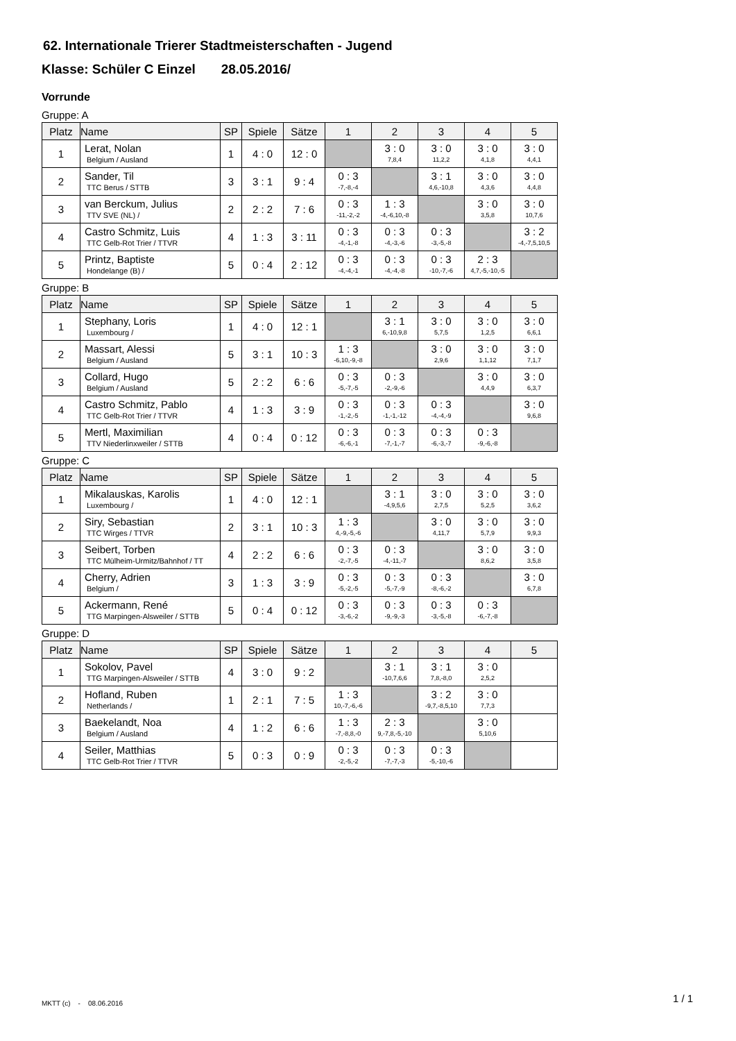62. Internationale Trierer Stadtmeisterschaften - Jugend
Klasse: Schüler C Einzel 28.05.2016/
Vorrunde
Gruppe: A
| Platz | Name | SP | Spiele | Sätze | 1 | 2 | 3 | 4 | 5 |
| --- | --- | --- | --- | --- | --- | --- | --- | --- | --- |
| 1 | Lerat, Nolan Belgium / Ausland | 1 | 4 : 0 | 12 : 0 | | 3 : 0 7,8,4 | 3 : 0 11,2,2 | 3 : 0 4,1,8 | 3 : 0 4,4,1 |
| 2 | Sander, Til TTC Berus / STTB | 3 | 3 : 1 | 9 : 4 | 0 : 3 -7,-8,-4 | | 3 : 1 4,6,-10,8 | 3 : 0 4,3,6 | 3 : 0 4,4,8 |
| 3 | van Berckum, Julius TTV SVE (NL) / | 2 | 2 : 2 | 7 : 6 | 0 : 3 -11,-2,-2 | 1 : 3 -4,-6,10,-8 | | 3 : 0 3,5,8 | 3 : 0 10,7,6 |
| 4 | Castro Schmitz, Luis TTC Gelb-Rot Trier / TTVR | 4 | 1 : 3 | 3 : 11 | 0 : 3 -4,-1,-8 | 0 : 3 -4,-3,-6 | 0 : 3 -3,-5,-8 | | 3 : 2 -4,-7,5,10,5 |
| 5 | Printz, Baptiste Hondelange (B) / | 5 | 0 : 4 | 2 : 12 | 0 : 3 -4,-4,-1 | 0 : 3 -4,-4,-8 | 0 : 3 -10,-7,-6 | 2 : 3 4,7,-5,-10,-5 | |
Gruppe: B
| Platz | Name | SP | Spiele | Sätze | 1 | 2 | 3 | 4 | 5 |
| --- | --- | --- | --- | --- | --- | --- | --- | --- | --- |
| 1 | Stephany, Loris Luxembourg / | 1 | 4 : 0 | 12 : 1 | | 3 : 1 6,-10,9,8 | 3 : 0 5,7,5 | 3 : 0 1,2,5 | 3 : 0 6,6,1 |
| 2 | Massart, Alessi Belgium / Ausland | 5 | 3 : 1 | 10 : 3 | 1 : 3 -6,10,-9,-8 | | 3 : 0 2,9,6 | 3 : 0 1,1,12 | 3 : 0 7,1,7 |
| 3 | Collard, Hugo Belgium / Ausland | 5 | 2 : 2 | 6 : 6 | 0 : 3 -5,-7,-5 | 0 : 3 -2,-9,-6 | | 3 : 0 4,4,9 | 3 : 0 6,3,7 |
| 4 | Castro Schmitz, Pablo TTC Gelb-Rot Trier / TTVR | 4 | 1 : 3 | 3 : 9 | 0 : 3 -1,-2,-5 | 0 : 3 -1,-1,-12 | 0 : 3 -4,-4,-9 | | 3 : 0 9,6,8 |
| 5 | Mertl, Maximilian TTV Niederlinxweiler / STTB | 4 | 0 : 4 | 0 : 12 | 0 : 3 -6,-6,-1 | 0 : 3 -7,-1,-7 | 0 : 3 -6,-3,-7 | 0 : 3 -9,-6,-8 | |
Gruppe: C
| Platz | Name | SP | Spiele | Sätze | 1 | 2 | 3 | 4 | 5 |
| --- | --- | --- | --- | --- | --- | --- | --- | --- | --- |
| 1 | Mikalauskas, Karolis Luxembourg / | 1 | 4 : 0 | 12 : 1 | | 3 : 1 -4,9,5,6 | 3 : 0 2,7,5 | 3 : 0 5,2,5 | 3 : 0 3,6,2 |
| 2 | Siry, Sebastian TTC Wirges / TTVR | 2 | 3 : 1 | 10 : 3 | 1 : 3 4,-9,-5,-6 | | 3 : 0 4,11,7 | 3 : 0 5,7,9 | 3 : 0 9,9,3 |
| 3 | Seibert, Torben TTC Mülheim-Urmitz/Bahnhof / TT | 4 | 2 : 2 | 6 : 6 | 0 : 3 -2,-7,-5 | 0 : 3 -4,-11,-7 | | 3 : 0 8,6,2 | 3 : 0 3,5,8 |
| 4 | Cherry, Adrien Belgium / | 3 | 1 : 3 | 3 : 9 | 0 : 3 -5,-2,-5 | 0 : 3 -5,-7,-9 | 0 : 3 -8,-6,-2 | | 3 : 0 6,7,8 |
| 5 | Ackermann, René TTG Marpingen-Alsweiler / STTB | 5 | 0 : 4 | 0 : 12 | 0 : 3 -3,-6,-2 | 0 : 3 -9,-9,-3 | 0 : 3 -3,-5,-8 | 0 : 3 -6,-7,-8 | |
Gruppe: D
| Platz | Name | SP | Spiele | Sätze | 1 | 2 | 3 | 4 | 5 |
| --- | --- | --- | --- | --- | --- | --- | --- | --- | --- |
| 1 | Sokolov, Pavel TTG Marpingen-Alsweiler / STTB | 4 | 3 : 0 | 9 : 2 | | 3 : 1 -10,7,6,6 | 3 : 1 7,8,-8,0 | 3 : 0 2,5,2 | |
| 2 | Hofland, Ruben Netherlands / | 1 | 2 : 1 | 7 : 5 | 1 : 3 10,-7,-6,-6 | | 3 : 2 -9,7,-8,5,10 | 3 : 0 7,7,3 | |
| 3 | Baekelandt, Noa Belgium / Ausland | 4 | 1 : 2 | 6 : 6 | 1 : 3 -7,-8,8,-0 | 2 : 3 9,-7,8,-5,-10 | | 3 : 0 5,10,6 | |
| 4 | Seiler, Matthias TTC Gelb-Rot Trier / TTVR | 5 | 0 : 3 | 0 : 9 | 0 : 3 -2,-5,-2 | 0 : 3 -7,-7,-3 | 0 : 3 -5,-10,-6 | | |
MKTT (c) - 08.06.2016 1 / 1